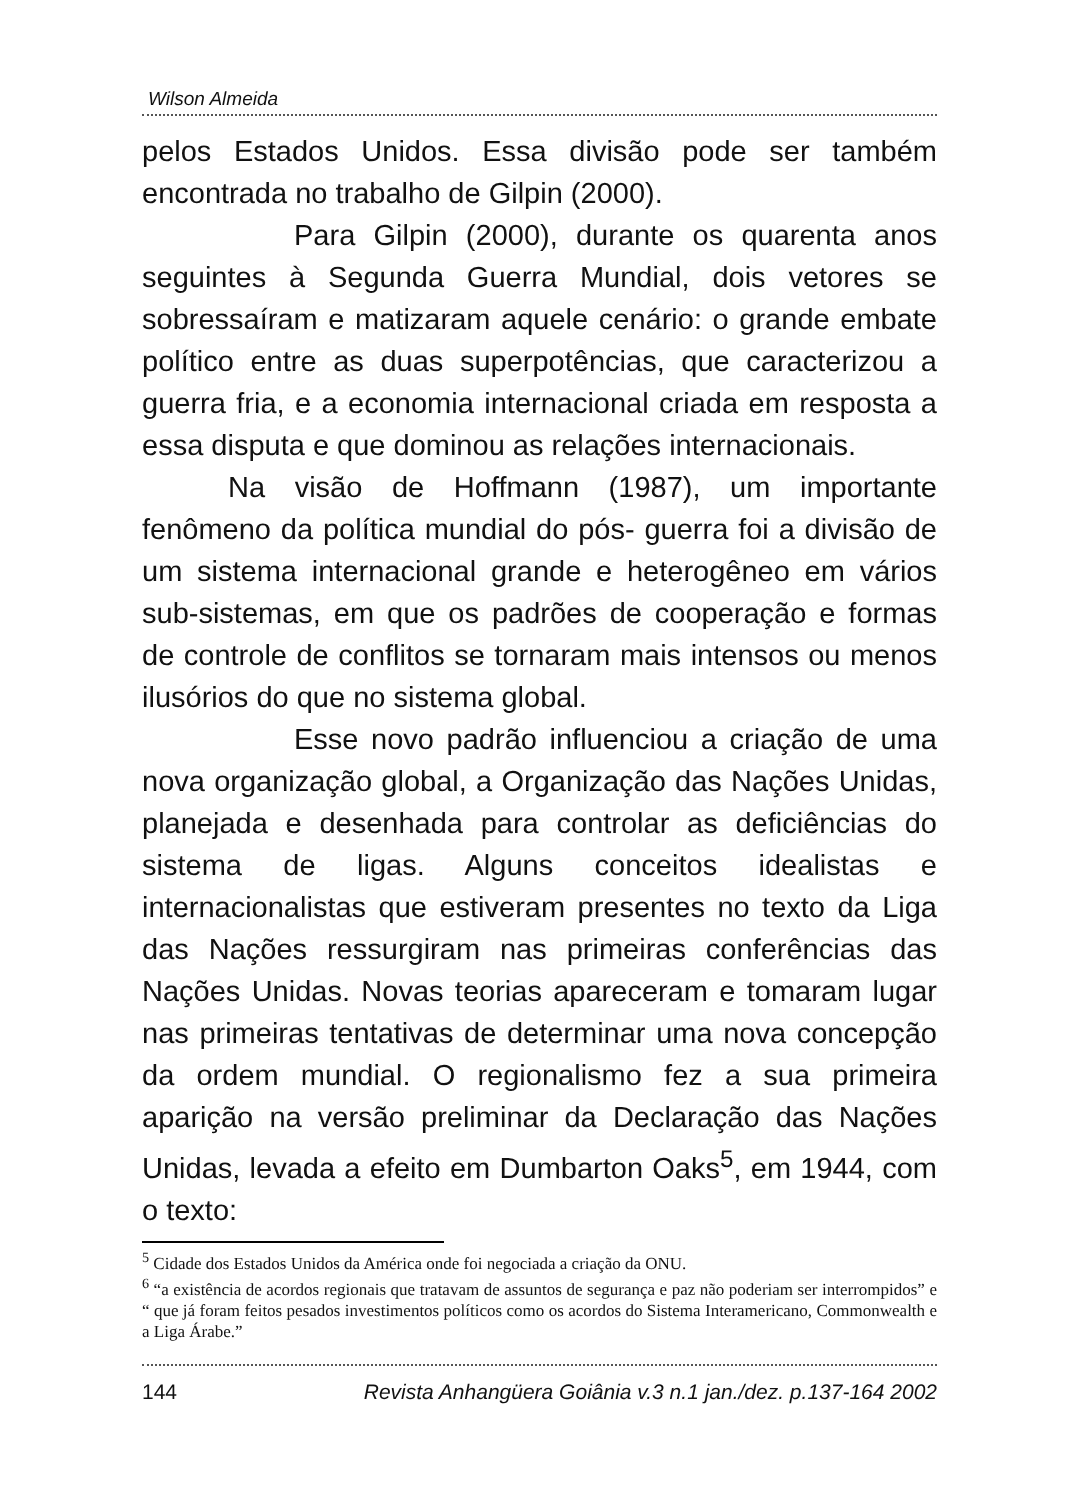Wilson Almeida
pelos Estados Unidos. Essa divisão pode ser também encontrada no trabalho de Gilpin (2000).
Para Gilpin (2000), durante os quarenta anos seguintes à Segunda Guerra Mundial, dois vetores se sobressaíram e matizaram aquele cenário: o grande embate político entre as duas superpotências, que caracterizou a guerra fria, e a economia internacional criada em resposta a essa disputa e que dominou as relações internacionais.
Na visão de Hoffmann (1987), um importante fenômeno da política mundial do pós- guerra foi a divisão de um sistema internacional grande e heterogêneo em vários sub-sistemas, em que os padrões de cooperação e formas de controle de conflitos se tornaram mais intensos ou menos ilusórios do que no sistema global.
Esse novo padrão influenciou a criação de uma nova organização global, a Organização das Nações Unidas, planejada e desenhada para controlar as deficiências do sistema de ligas. Alguns conceitos idealistas e internacionalistas que estiveram presentes no texto da Liga das Nações ressurgiram nas primeiras conferências das Nações Unidas. Novas teorias apareceram e tomaram lugar nas primeiras tentativas de determinar uma nova concepção da ordem mundial. O regionalismo fez a sua primeira aparição na versão preliminar da Declaração das Nações Unidas, levada a efeito em Dumbarton Oaks<sup>5</sup>, em 1944, com o texto:
<sup>5</sup> Cidade dos Estados Unidos da América onde foi negociada a criação da ONU.
<sup>6</sup> “a existência de acordos regionais que tratavam de assuntos de segurança e paz não poderiam ser interrompidos” e “ que já foram feitos pesados investimentos políticos como os acordos do Sistema Interamericano, Commonwealth e a Liga Árabe.”
144 Revista Anhangüera Goiânia v.3 n.1 jan./dez. p.137-164 2002